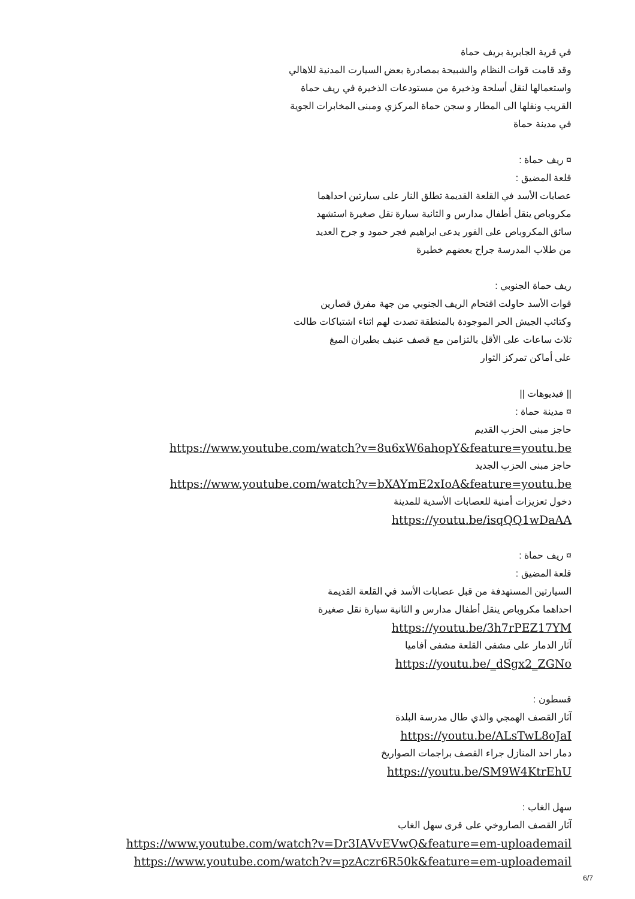في قرية الجابرية بريف حماة
وقد قامت قوات النظام والشبيحة بمصادرة بعض السيارت المدنية للاهالي
واستعمالها لنقل أسلحة وذخيرة من مستودعات الذخيرة في ريف حماة
القريب ونقلها الى المطار و سجن حماة المركزي ومبنى المخابرات الجوية
في مدينة حماة
¤ ريف حماة :
قلعة المضيق :
عصابات الأسد في القلعة القديمة تطلق النار على سيارتين احداهما
مكروباص ينقل أطفال مدارس و الثانية سيارة نقل صغيرة استشهد
سائق المكروباص على الفور يدعى ابراهيم فجر حمود و جرح العديد
من طلاب المدرسة جراح بعضهم خطيرة
ريف حماة الجنوبي :
قوات الأسد حاولت اقتحام الريف الجنوبي من جهة مفرق قصارين
وكتائب الجيش الحر الموجودة بالمنطقة تصدت لهم اثناء اشتباكات طالت
ثلاث ساعات على الأقل بالتزامن مع قصف عنيف بطيران الميغ
على أماكن تمركز الثوار
|| فيديوهات ||
¤ مدينة حماة :
حاجز مبنى الحزب القديم
https://www.youtube.com/watch?v=8u6xW6ahopY&feature=youtu.be
حاجز مبنى الحزب الجديد
https://www.youtube.com/watch?v=bXAYmE2xIoA&feature=youtu.be
دخول تعزيزات أمنية للعصابات الأسدية للمدينة
https://youtu.be/isqQQ1wDaAA
¤ ريف حماة :
قلعة المضيق :
السيارتين المستهدفة من قبل عصابات الأسد في القلعة القديمة
احداهما مكروباص ينقل أطفال مدارس و الثانية سيارة نقل صغيرة
https://youtu.be/3h7rPEZ17YM
آثار الدمار على مشفى القلعة مشفى أفاميا
https://youtu.be/_dSgx2_ZGNo
قسطون :
آثار القصف الهمجي والذي طال مدرسة البلدة
https://youtu.be/ALsTwL8oJaI
دمار احد المنازل جراء القصف براجمات الصواريخ
https://youtu.be/SM9W4KtrEhU
سهل الغاب :
آثار القصف الصاروخي على قرى سهل الغاب
https://www.youtube.com/watch?v=Dr3IAVvEVwQ&feature=em-uploademail
https://www.youtube.com/watch?v=pzAczr6R50k&feature=em-uploademail
6/7